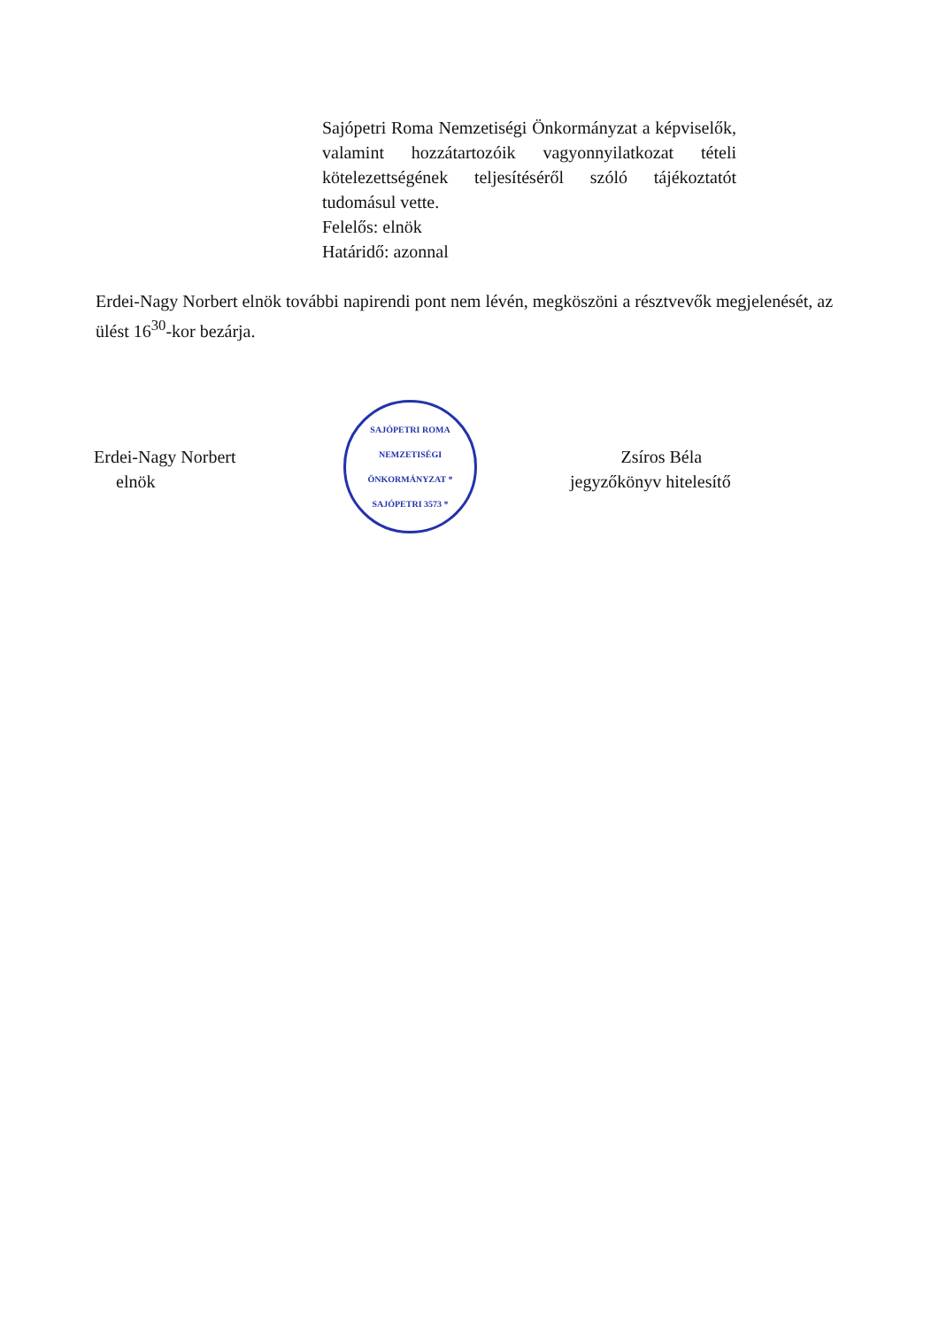Sajópetri Roma Nemzetiségi Önkormányzat a képviselők, valamint hozzátartozóik vagyonnyilatkozat tételi kötelezettségének teljesítéséről szóló tájékoztatót tudomásul vette.
Felelős: elnök
Határidő: azonnal
Erdei-Nagy Norbert elnök további napirendi pont nem lévén, megköszöni a résztvevők megjelenését, az ülést 16<sup>30</sup>-kor bezárja.
Erdei-Nagy Norbert
elnök
SAJÓPETRI ROMA NEMZETISÉGI ÖNKORMÁNYZAT * SAJÓPETRI 3573 *
Zsíros Béla
jegyzőkönyv hitelesítő